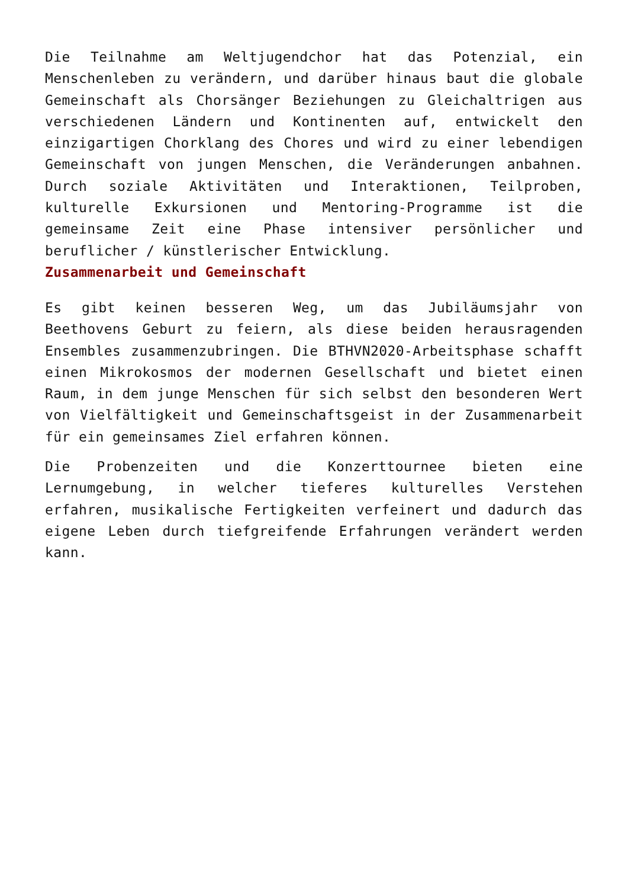Die Teilnahme am Weltjugendchor hat das Potenzial, ein Menschenleben zu verändern, und darüber hinaus baut die globale Gemeinschaft als Chorsänger Beziehungen zu Gleichaltrigen aus verschiedenen Ländern und Kontinenten auf, entwickelt den einzigartigen Chorklang des Chores und wird zu einer lebendigen Gemeinschaft von jungen Menschen, die Veränderungen anbahnen. Durch soziale Aktivitäten und Interaktionen, Teilproben, kulturelle Exkursionen und Mentoring-Programme ist die gemeinsame Zeit eine Phase intensiver persönlicher und beruflicher / künstlerischer Entwicklung.
Zusammenarbeit und Gemeinschaft
Es gibt keinen besseren Weg, um das Jubiläumsjahr von Beethovens Geburt zu feiern, als diese beiden herausragenden Ensembles zusammenzubringen. Die BTHVN2020-Arbeitsphase schafft einen Mikrokosmos der modernen Gesellschaft und bietet einen Raum, in dem junge Menschen für sich selbst den besonderen Wert von Vielfältigkeit und Gemeinschaftsgeist in der Zusammenarbeit für ein gemeinsames Ziel erfahren können.
Die Probenzeiten und die Konzerttournee bieten eine Lernumgebung, in welcher tieferes kulturelles Verstehen erfahren, musikalische Fertigkeiten verfeinert und dadurch das eigene Leben durch tiefgreifende Erfahrungen verändert werden kann.